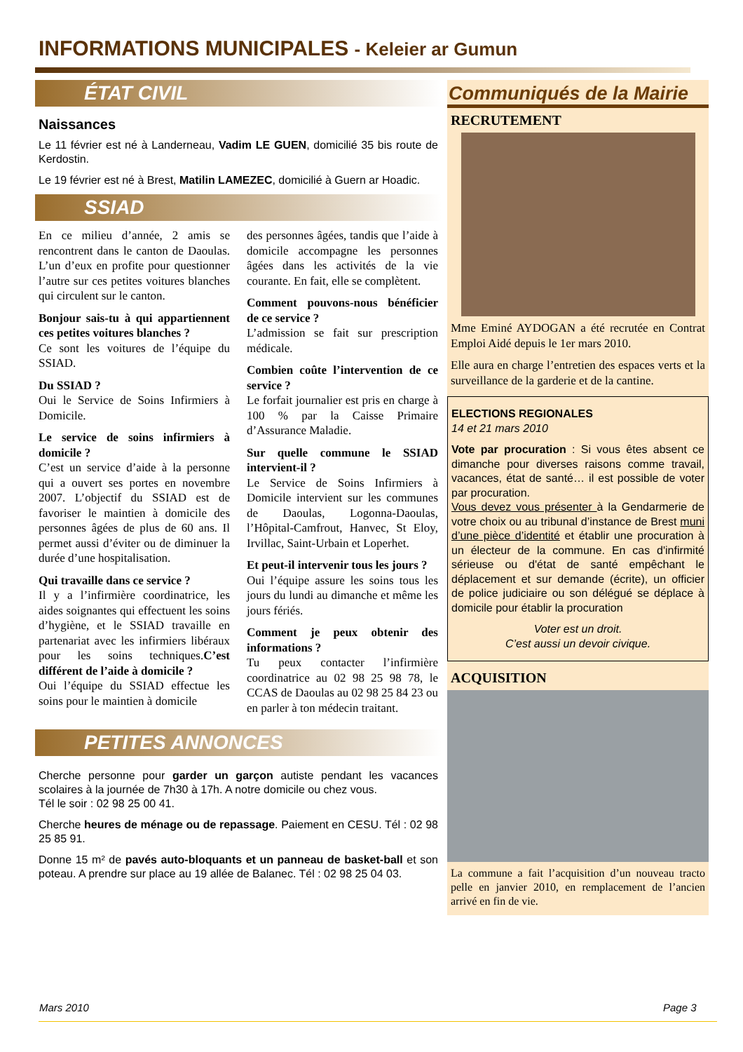INFORMATIONS MUNICIPALES - Keleier ar Gumun
ÉTAT CIVIL
Naissances
Le 11 février est né à Landerneau, Vadim LE GUEN, domicilié 35 bis route de Kerdostin.
Le 19 février est né à Brest, Matilin LAMEZEC, domicilié à Guern ar Hoadic.
SSIAD
En ce milieu d’année, 2 amis se rencontrent dans le canton de Daoulas. L’un d’eux en profite pour questionner l’autre sur ces petites voitures blanches qui circulent sur le canton.
Bonjour sais-tu à qui appartiennent ces petites voitures blanches ?
Ce sont les voitures de l’équipe du SSIAD.
Du SSIAD ?
Oui le Service de Soins Infirmiers à Domicile.
Le service de soins infirmiers à domicile ?
C’est un service d’aide à la personne qui a ouvert ses portes en novembre 2007. L’objectif du SSIAD est de favoriser le maintien à domicile des personnes âgées de plus de 60 ans. Il permet aussi d’éviter ou de diminuer la durée d’une hospitalisation.
Qui travaille dans ce service ?
Il y a l’infirmière coordinatrice, les aides soignantes qui effectuent les soins d’hygiène, et le SSIAD travaille en partenariat avec les infirmiers libéraux pour les soins techniques.C’est différent de l’aide à domicile ?
Oui l’équipe du SSIAD effectue les soins pour le maintien à domicile
des personnes âgées, tandis que l’aide à domicile accompagne les personnes âgées dans les activités de la vie courante. En fait, elle se complètent.
Comment pouvons-nous bénéficier de ce service ?
L’admission se fait sur prescription médicale.
Combien coûte l’intervention de ce service ?
Le forfait journalier est pris en charge à 100 % par la Caisse Primaire d’Assurance Maladie.
Sur quelle commune le SSIAD intervient-il ?
Le Service de Soins Infirmiers à Domicile intervient sur les communes de Daoulas, Logonna-Daoulas, l’Hôpital-Camfrout, Hanvec, St Eloy, Irvillac, Saint-Urbain et Loperhet.
Et peut-il intervenir tous les jours ?
Oui l’équipe assure les soins tous les jours du lundi au dimanche et même les jours fériés.
Comment je peux obtenir des informations ?
Tu peux contacter l’infirmière coordinatrice au 02 98 25 98 78, le CCAS de Daoulas au 02 98 25 84 23 ou en parler à ton médecin traitant.
PETITES ANNONCES
Cherche personne pour garder un garçon autiste pendant les vacances scolaires à la journée de 7h30 à 17h. A notre domicile ou chez vous.
Tél le soir : 02 98 25 00 41.
Cherche heures de ménage ou de repassage. Paiement en CESU. Tél : 02 98 25 85 91.
Donne 15 m² de pavés auto-bloquants et un panneau de basket-ball et son poteau. A prendre sur place au 19 allée de Balanec. Tél : 02 98 25 04 03.
Communiqués de la Mairie
RECRUTEMENT
Mme Eminé AYDOGAN a été recrutée en Contrat Emploi Aidé depuis le 1er mars 2010.
Elle aura en charge l’entretien des espaces verts et la surveillance de la garderie et de la cantine.
ELECTIONS REGIONALES
14 et 21 mars 2010
Vote par procuration : Si vous êtes absent ce dimanche pour diverses raisons comme travail, vacances, état de santé… il est possible de voter par procuration.
Vous devez vous présenter à la Gendarmerie de votre choix ou au tribunal d’instance de Brest muni d’une pièce d’identité et établir une procuration à un électeur de la commune. En cas d'infirmité sérieuse ou d'état de santé empêchant le déplacement et sur demande (écrite), un officier de police judiciaire ou son délégué se déplace à domicile pour établir la procuration
Voter est un droit.
C’est aussi un devoir civique.
ACQUISITION
La commune a fait l’acquisition d’un nouveau tracto pelle en janvier 2010, en remplacement de l’ancien arrivé en fin de vie.
Mars 2010 Page 3